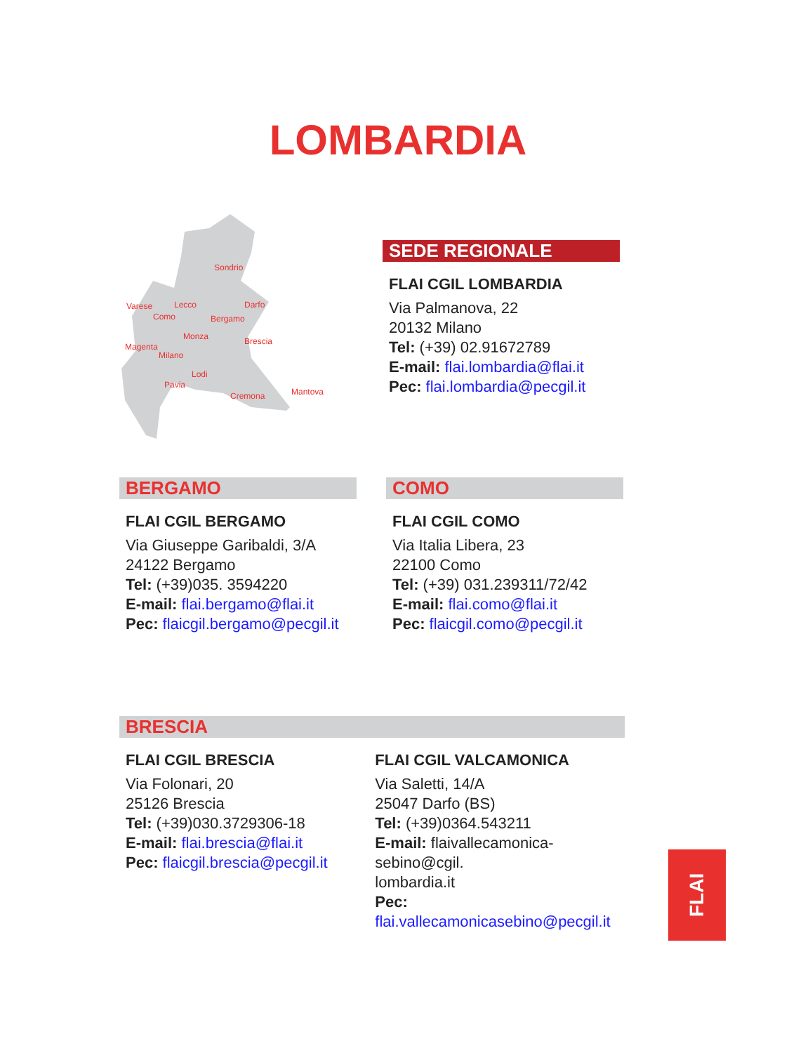LOMBARDIA
Sondrio
Varese
Lecco
Darfo
Como
Bergamo
Monza
Brescia
Magenta
Milano
Lodi
Pavia
Cremona
Mantova
SEDE REGIONALE
FLAI CGIL LOMBARDIA
Via Palmanova, 22
20132 Milano
Tel: (+39) 02.91672789
E-mail: flai.lombardia@flai.it
Pec: flai.lombardia@pecgil.it
BERGAMO
FLAI CGIL BERGAMO
Via Giuseppe Garibaldi, 3/A
24122 Bergamo
Tel: (+39)035. 3594220
E-mail: flai.bergamo@flai.it
Pec: flaicgil.bergamo@pecgil.it
COMO
FLAI CGIL COMO
Via Italia Libera, 23
22100 Como
Tel: (+39) 031.239311/72/42
E-mail: flai.como@flai.it
Pec: flaicgil.como@pecgil.it
BRESCIA
FLAI CGIL BRESCIA
Via Folonari, 20
25126 Brescia
Tel: (+39)030.3729306-18
E-mail: flai.brescia@flai.it
Pec: flaicgil.brescia@pecgil.it
FLAI CGIL VALCAMONICA
Via Saletti, 14/A
25047 Darfo (BS)
Tel: (+39)0364.543211
E-mail: flaivallecamonica-sebino@cgil.
lombardia.it
Pec:
flai.vallecamonicasebino@pecgil.it
FLAI